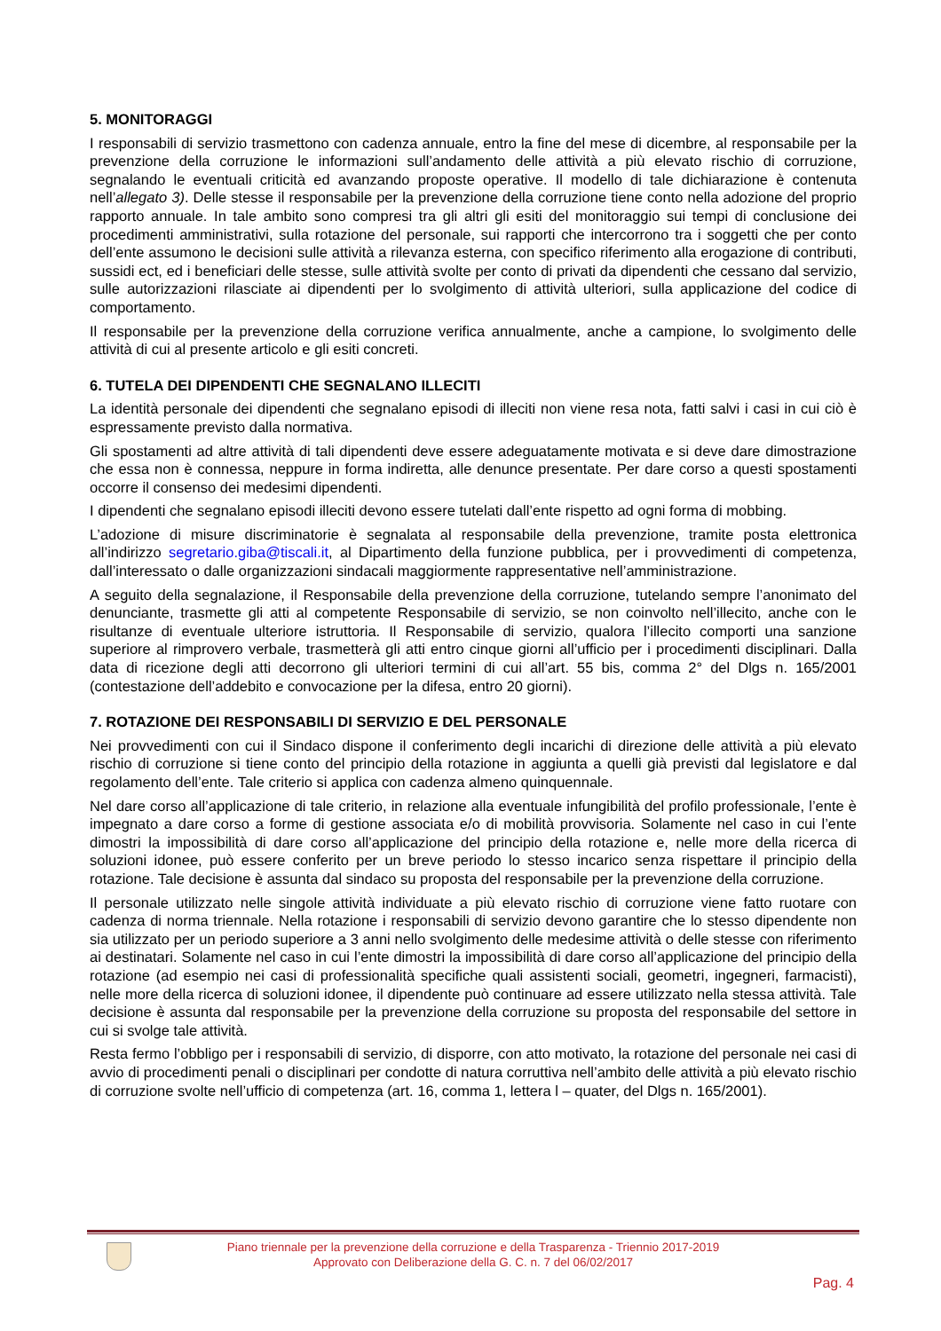5. MONITORAGGI
I responsabili di servizio trasmettono con cadenza annuale, entro la fine del mese di dicembre, al responsabile per la prevenzione della corruzione le informazioni sull’andamento delle attività a più elevato rischio di corruzione, segnalando le eventuali criticità ed avanzando proposte operative. Il modello di tale dichiarazione è contenuta nell’allegato 3). Delle stesse il responsabile per la prevenzione della corruzione tiene conto nella adozione del proprio rapporto annuale. In tale ambito sono compresi tra gli altri gli esiti del monitoraggio sui tempi di conclusione dei procedimenti amministrativi, sulla rotazione del personale, sui rapporti che intercorrono tra i soggetti che per conto dell’ente assumono le decisioni sulle attività a rilevanza esterna, con specifico riferimento alla erogazione di contributi, sussidi ect, ed i beneficiari delle stesse, sulle attività svolte per conto di privati da dipendenti che cessano dal servizio, sulle autorizzazioni rilasciate ai dipendenti per lo svolgimento di attività ulteriori, sulla applicazione del codice di comportamento.
Il responsabile per la prevenzione della corruzione verifica annualmente, anche a campione, lo svolgimento delle attività di cui al presente articolo e gli esiti concreti.
6. TUTELA DEI DIPENDENTI CHE SEGNALANO ILLECITI
La identità personale dei dipendenti che segnalano episodi di illeciti non viene resa nota, fatti salvi i casi in cui ciò è espressamente previsto dalla normativa.
Gli spostamenti ad altre attività di tali dipendenti deve essere adeguatamente motivata e si deve dare dimostrazione che essa non è connessa, neppure in forma indiretta, alle denunce presentate. Per dare corso a questi spostamenti occorre il consenso dei medesimi dipendenti.
I dipendenti che segnalano episodi illeciti devono essere tutelati dall’ente rispetto ad ogni forma di mobbing.
L’adozione di misure discriminatorie è segnalata al responsabile della prevenzione, tramite posta elettronica all’indirizzo segretario.giba@tiscali.it, al Dipartimento della funzione pubblica, per i provvedimenti di competenza, dall’interessato o dalle organizzazioni sindacali maggiormente rappresentative nell’amministrazione.
A seguito della segnalazione, il Responsabile della prevenzione della corruzione, tutelando sempre l’anonimato del denunciante, trasmette gli atti al competente Responsabile di servizio, se non coinvolto nell’illecito, anche con le risultanze di eventuale ulteriore istruttoria. Il Responsabile di servizio, qualora l’illecito comporti una sanzione superiore al rimprovero verbale, trasmetterà gli atti entro cinque giorni all’ufficio per i procedimenti disciplinari. Dalla data di ricezione degli atti decorrono gli ulteriori termini di cui all’art. 55 bis, comma 2° del Dlgs n. 165/2001 (contestazione dell’addebito e convocazione per la difesa, entro 20 giorni).
7. ROTAZIONE DEI RESPONSABILI DI SERVIZIO E DEL PERSONALE
Nei provvedimenti con cui il Sindaco dispone il conferimento degli incarichi di direzione delle attività a più elevato rischio di corruzione si tiene conto del principio della rotazione in aggiunta a quelli già previsti dal legislatore e dal regolamento dell’ente. Tale criterio si applica con cadenza almeno quinquennale.
Nel dare corso all’applicazione di tale criterio, in relazione alla eventuale infungibilità del profilo professionale, l’ente è impegnato a dare corso a forme di gestione associata e/o di mobilità provvisoria. Solamente nel caso in cui l’ente dimostri la impossibilità di dare corso all’applicazione del principio della rotazione e, nelle more della ricerca di soluzioni idonee, può essere conferito per un breve periodo lo stesso incarico senza rispettare il principio della rotazione. Tale decisione è assunta dal sindaco su proposta del responsabile per la prevenzione della corruzione.
Il personale utilizzato nelle singole attività individuate a più elevato rischio di corruzione viene fatto ruotare con cadenza di norma triennale. Nella rotazione i responsabili di servizio devono garantire che lo stesso dipendente non sia utilizzato per un periodo superiore a 3 anni nello svolgimento delle medesime attività o delle stesse con riferimento ai destinatari. Solamente nel caso in cui l’ente dimostri la impossibilità di dare corso all’applicazione del principio della rotazione (ad esempio nei casi di professionalità specifiche quali assistenti sociali, geometri, ingegneri, farmacisti), nelle more della ricerca di soluzioni idonee, il dipendente può continuare ad essere utilizzato nella stessa attività. Tale decisione è assunta dal responsabile per la prevenzione della corruzione su proposta del responsabile del settore in cui si svolge tale attività.
Resta fermo l’obbligo per i responsabili di servizio, di disporre, con atto motivato, la rotazione del personale nei casi di avvio di procedimenti penali o disciplinari per condotte di natura corruttiva nell’ambito delle attività a più elevato rischio di corruzione svolte nell’ufficio di competenza (art. 16, comma 1, lettera l – quater, del Dlgs n. 165/2001).
Piano triennale per la prevenzione della corruzione e della Trasparenza - Triennio 2017-2019
Approvato con Deliberazione della G. C. n. 7 del 06/02/2017
Pag. 4